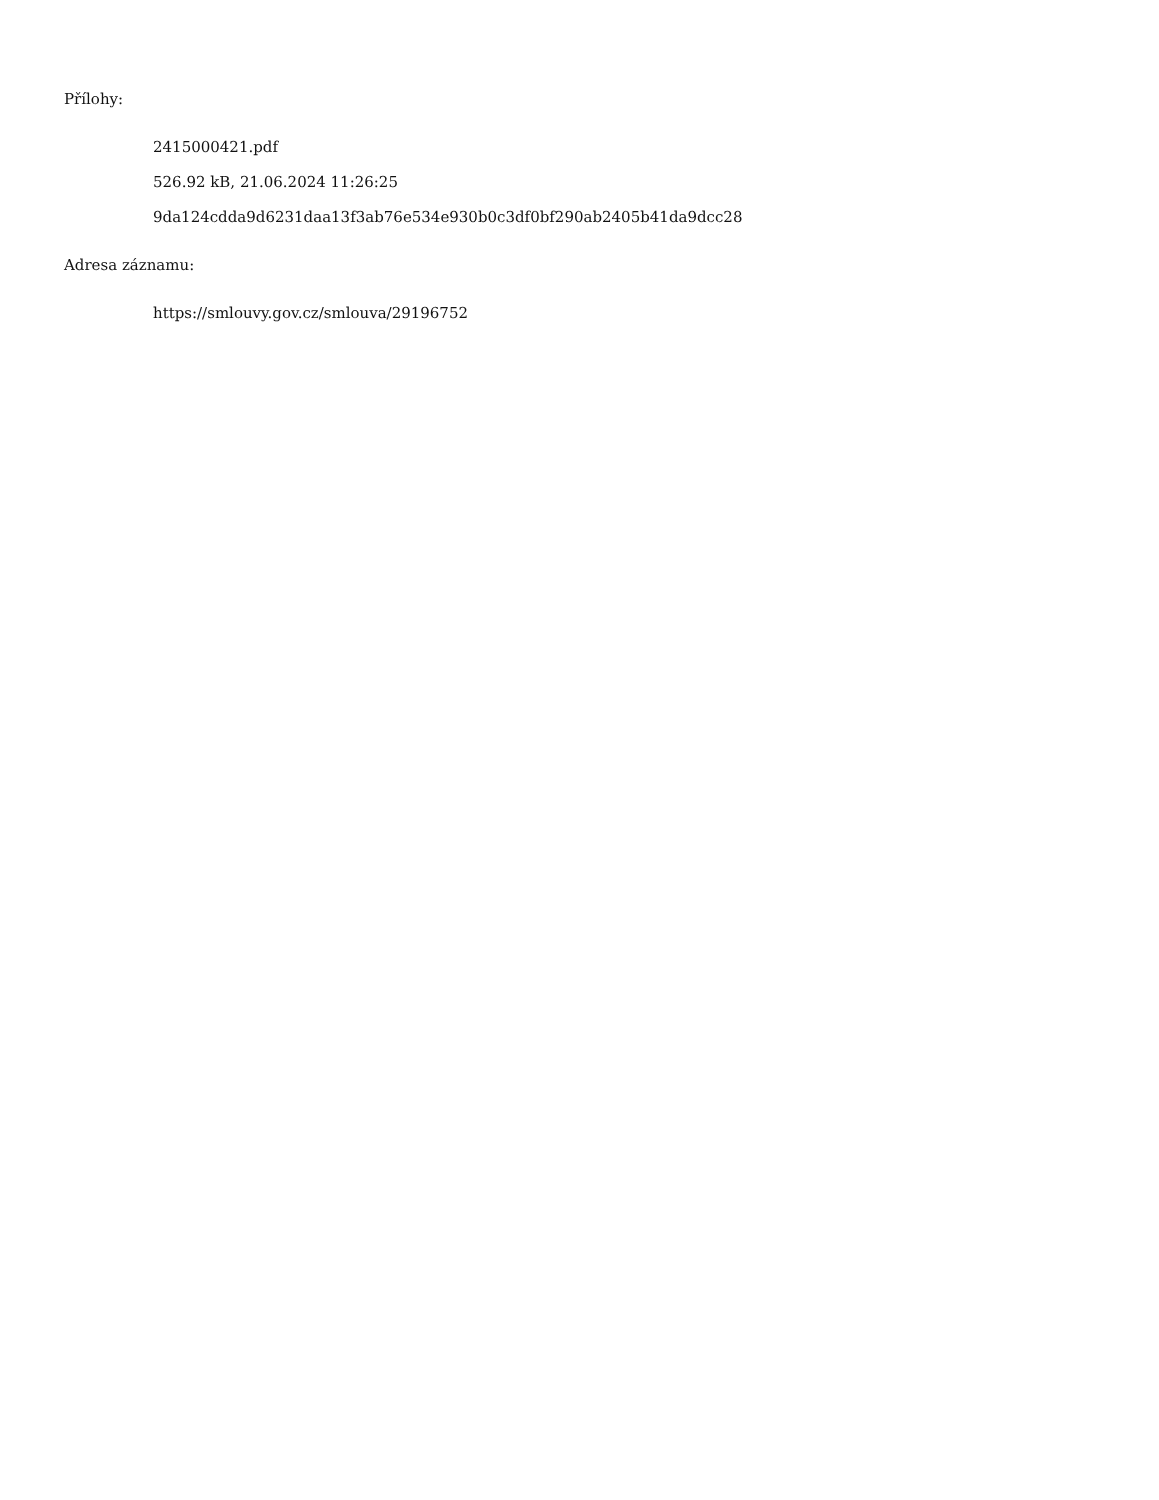Přílohy:
2415000421.pdf
526.92 kB, 21.06.2024 11:26:25
9da124cdda9d6231daa13f3ab76e534e930b0c3df0bf290ab2405b41da9dcc28
Adresa záznamu:
https://smlouvy.gov.cz/smlouva/29196752